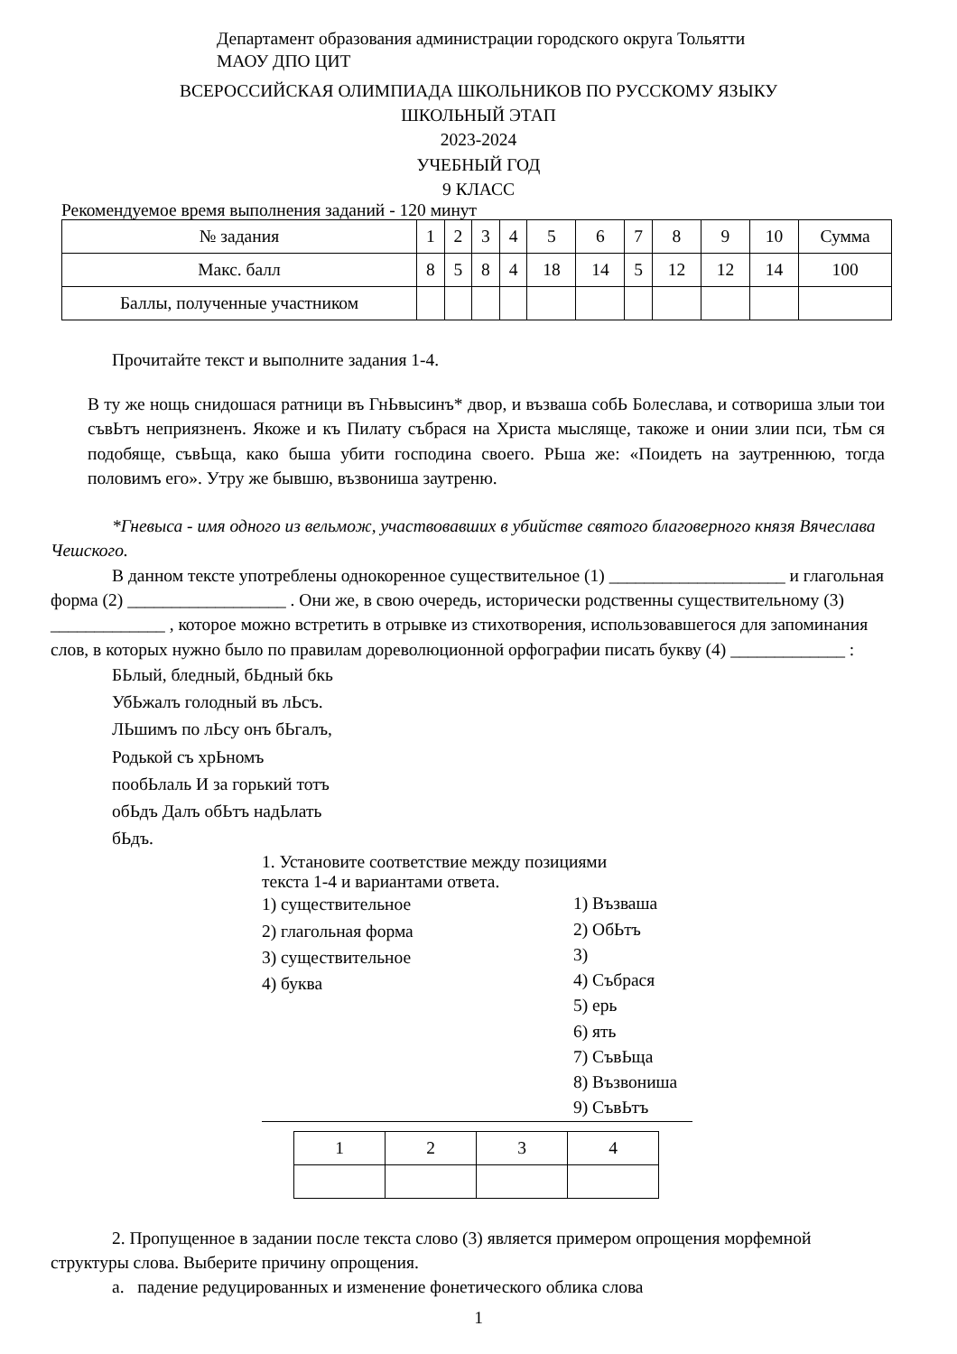Департамент образования администрации городского округа Тольятти
МАОУ ДПО ЦИТ
ВСЕРОССИЙСКАЯ ОЛИМПИАДА ШКОЛЬНИКОВ ПО РУССКОМУ ЯЗЫКУ
ШКОЛЬНЫЙ ЭТАП
2023-2024
УЧЕБНЫЙ ГОД
9 КЛАСС
Рекомендуемое время выполнения заданий - 120 минут
| № задания | 1 | 2 | 3 | 4 | 5 | 6 | 7 | 8 | 9 | 10 | Сумма |
| Макс. балл | 8 | 5 | 8 | 4 | 18 | 14 | 5 | 12 | 12 | 14 | 100 |
| Баллы, полученные участником | | | | | | | | | | | |
Прочитайте текст и выполните задания 1-4.
В ту же нощь снидошася ратници въ ГнЬвысинъ* двор, и възваша собЬ Болеслава, и сотвориша злыи тои съвЬтъ неприязненъ. Якоже и къ Пилату събрася на Христа мысляще, такоже и онии злии пси, тЬм ся подобяще, съвЬща, како быша убити господина своего. РЬша же: «Поидеть на заутреннюю, тогда половимъ его». Утру же бывшю, възвониша заутреню.
*Гневыса - имя одного из вельмож, участвовавших в убийстве святого благоверного князя Вячеслава Чешского.
В данном тексте употреблены однокоренное существительное (1) ____________________ и глагольная форма (2) __________________ . Они же, в свою очередь, исторически родственны существительному (3) _____________ , которое можно встретить в отрывке из стихотворения, использовавшегося для запоминания слов, в которых нужно было по правилам дореволюционной орфографии писать букву (4) _____________ :
БЬлый, бледный, бЬдный бкь
УбЬжалъ голодный въ лЬсъ.
ЛЬшимъ по лЬсу онъ бЬгалъ,
Родькой съ хрЬномъ
пообЬлаль И за горький тотъ
обЬдъ Далъ обЬтъ надЬлать
бЬдъ.
1. Установите соответствие между позициями
текста 1-4 и вариантами ответа.
1) существительное
2) глагольная форма
3) существительное
4) буква
1) Възваша
2) ОбЬтъ
3)
4) Събрася
5) ерь
6) ять
7) СъвЬща
8) Възвониша
9) СъвЬтъ
| 1 | 2 | 3 | 4 |
2. Пропущенное в задании после текста слово (3) является примером опрощения морфемной структуры слова. Выберите причину опрощения.
а. падение редуцированных и изменение фонетического облика слова
1